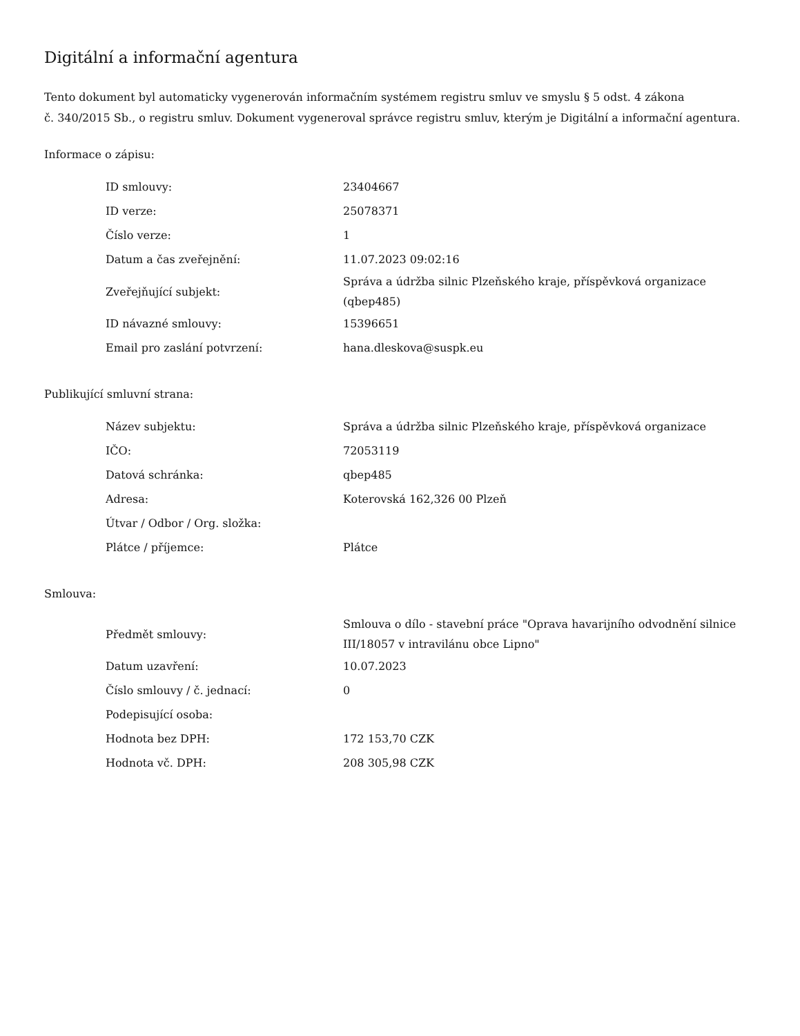Digitální a informační agentura
Tento dokument byl automaticky vygenerován informačním systémem registru smluv ve smyslu § 5 odst. 4 zákona
č. 340/2015 Sb., o registru smluv. Dokument vygeneroval správce registru smluv, kterým je Digitální a informační agentura.
Informace o zápisu:
| ID smlouvy: | 23404667 |
| ID verze: | 25078371 |
| Číslo verze: | 1 |
| Datum a čas zveřejnění: | 11.07.2023 09:02:16 |
| Zveřejňující subjekt: | Správa a údržba silnic Plzeňského kraje, příspěvková organizace (qbep485) |
| ID návazné smlouvy: | 15396651 |
| Email pro zaslání potvrzení: | hana.dleskova@suspk.eu |
Publikující smluvní strana:
| Název subjektu: | Správa a údržba silnic Plzeňského kraje, příspěvková organizace |
| IČO: | 72053119 |
| Datová schránka: | qbep485 |
| Adresa: | Koterovská 162,326 00 Plzeň |
| Útvar / Odbor / Org. složka: | |
| Plátce / příjemce: | Plátce |
Smlouva:
| Předmět smlouvy: | Smlouva o dílo - stavební práce "Oprava havarijního odvodnění silnice III/18057 v intravilánu obce Lipno" |
| Datum uzavření: | 10.07.2023 |
| Číslo smlouvy / č. jednací: | 0 |
| Podepisující osoba: | |
| Hodnota bez DPH: | 172 153,70 CZK |
| Hodnota vč. DPH: | 208 305,98 CZK |